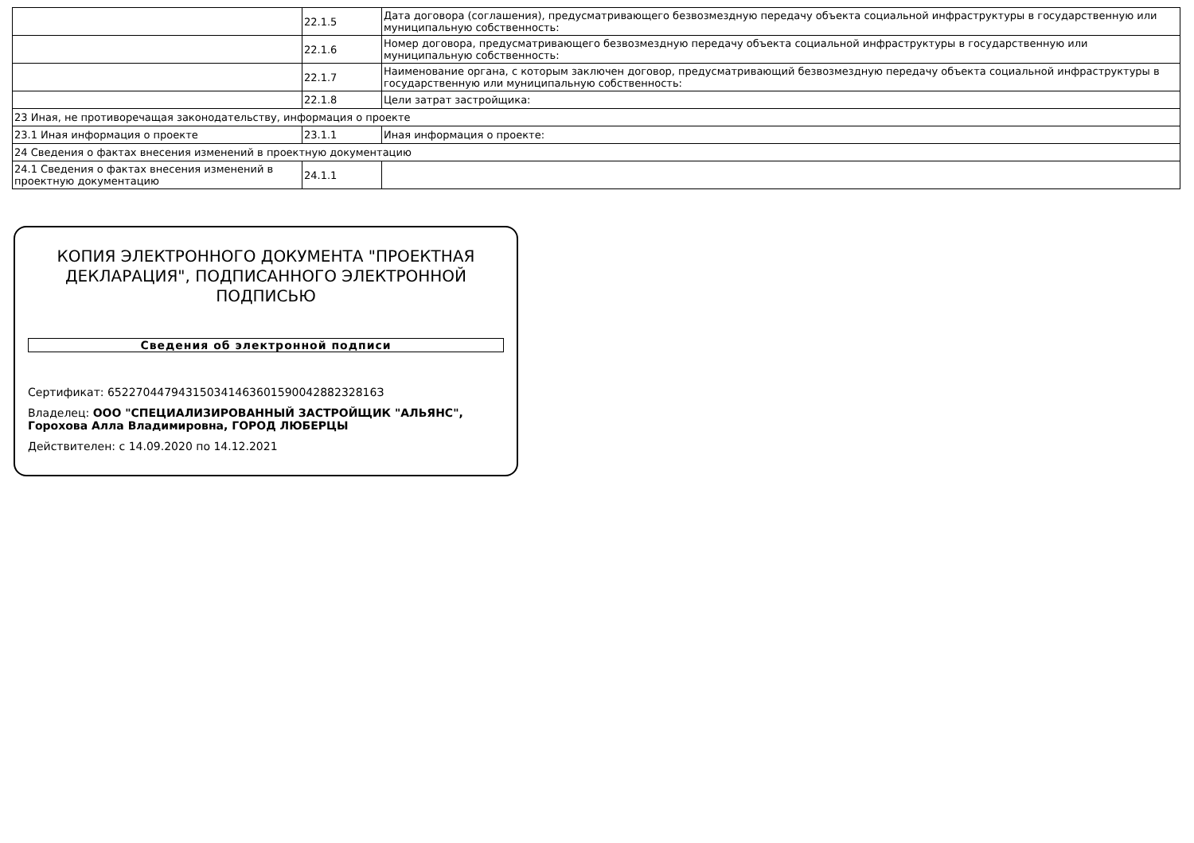| | 22.1.5 | Дата договора (соглашения), предусматривающего безвозмездную передачу объекта социальной инфраструктуры в государственную или муниципальную собственность: |
| | 22.1.6 | Номер договора, предусматривающего безвозмездную передачу объекта социальной инфраструктуры в государственную или муниципальную собственность: |
| | 22.1.7 | Наименование органа, с которым заключен договор, предусматривающий безвозмездную передачу объекта социальной инфраструктуры в государственную или муниципальную собственность: |
| | 22.1.8 | Цели затрат застройщика: |
| 23 Иная, не противоречащая законодательству, информация о проекте | | |
| 23.1 Иная информация о проекте | 23.1.1 | Иная информация о проекте: |
| 24 Сведения о фактах внесения изменений в проектную документацию | | |
| 24.1 Сведения о фактах внесения изменений в проектную документацию | 24.1.1 | |
КОПИЯ ЭЛЕКТРОННОГО ДОКУМЕНТА "ПРОЕКТНАЯ ДЕКЛАРАЦИЯ", ПОДПИСАННОГО ЭЛЕКТРОННОЙ ПОДПИСЬЮ
Сведения об электронной подписи
Сертификат: 65227044794315034146360159004288232816З
Владелец: ООО "СПЕЦИАЛИЗИРОВАННЫЙ ЗАСТРОЙЩИК "АЛЬЯНС", Горохова Алла Владимировна, ГОРОД ЛЮБЕРЦЫ
Действителен: с 14.09.2020 по 14.12.2021